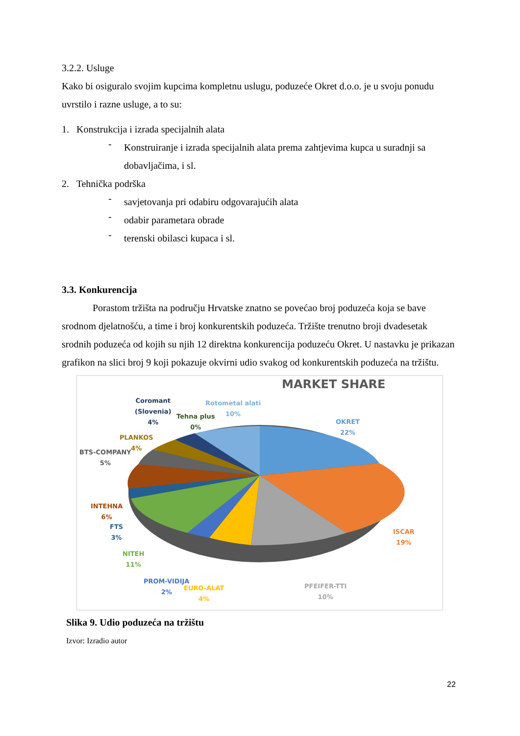3.2.2. Usluge
Kako bi osiguralo svojim kupcima kompletnu uslugu, poduzeće Okret d.o.o. je u svoju ponudu uvrstilo i razne usluge, a to su:
1. Konstrukcija i izrada specijalnih alata
-
Konstruiranje i izrada specijalnih alata prema zahtjevima kupca u suradnji sa dobavljačima, i sl.
2. Tehnička podrška
-
savjetovanja pri odabiru odgovarajućih alata
-
odabir parametara obrade
-
terenski obilasci kupaca i sl.
3.3. Konkurencija
Porastom tržišta na području Hrvatske znatno se povećao broj poduzeća koja se bave srodnom djelatnošću, a time i broj konkurentskih poduzeća. Tržište trenutno broji dvadesetak srodnih poduzeća od kojih su njih 12 direktna konkurencija poduzeću Okret. U nastavku je prikazan grafikon na slici broj 9 koji pokazuje okvirni udio svakog od konkurentskih poduzeća na tržištu.
MARKET SHARE
Coromant
(Slovenia)
4%
Tehna plus
0%
Rotometal alati
10%
OKRET
22%
PLANKOS
4%
BTS-COMPANY
5%
INTEHNA
6%
FTS
3%
ISCAR
19%
NITEH
11%
PROM-VIDIJA
2%
EURO-ALAT
4%
PFEIFER-TTI
10%
Slika 9. Udio poduzeća na tržištu
Izvor: Izradio autor
22